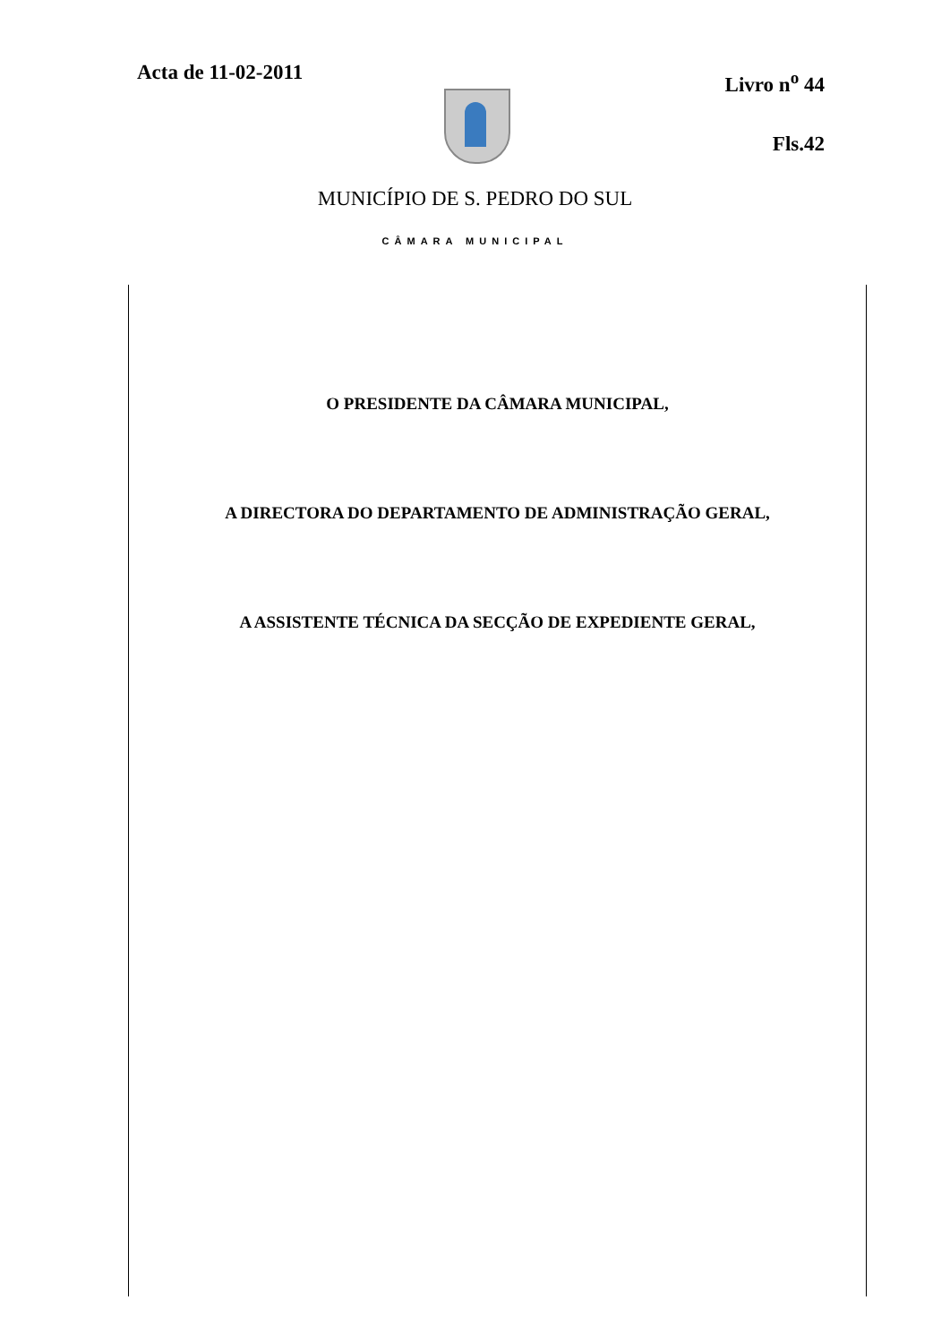Acta de 11-02-2011
Livro n<sup>o</sup> 44
Fls.42
MUNICÍPIO DE S. PEDRO DO SUL
CÂMARA MUNICIPAL
O PRESIDENTE DA CÂMARA MUNICIPAL,
A DIRECTORA DO DEPARTAMENTO DE ADMINISTRAÇÃO GERAL,
A ASSISTENTE TÉCNICA DA SECÇÃO DE EXPEDIENTE GERAL,